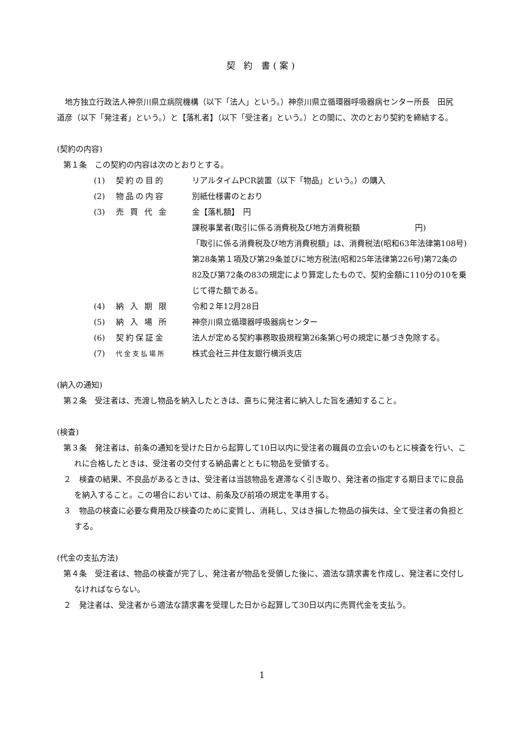契 約 書(案)
地方独立行政法人神奈川県立病院機構（以下「法人」という。）神奈川県立循環器呼吸器病センター所長　田尻　道彦（以下「発注者」という。）と【落札者】（以下「受注者」という。）との間に、次のとおり契約を締結する。
(契約の内容)
第１条　この契約の内容は次のとおりとする。
(1) 契約の目的 リアルタイムPCR装置（以下「物品」という。）の購入
(2) 物品の内容 別紙仕様書のとおり
(3) 売 買 代 金 金【落札額】　円
課税事業者(取引に係る消費税及び地方消費税額　　　　　　　円)
「取引に係る消費税及び地方消費税額」は、消費税法(昭和63年法律第108号)第28条第１項及び第29条並びに地方税法(昭和25年法律第226号)第72条の82及び第72条の83の規定により算定したもので、契約金額に110分の10を乗じて得た額である。
(4) 納 入 期 限 令和２年12月28日
(5) 納 入 場 所 神奈川県立循環器呼吸器病センター
(6) 契約保証金 法人が定める契約事務取扱規程第26条第○号の規定に基づき免除する。
(7) 代金支払場所 株式会社三井住友銀行横浜支店
(納入の通知)
第２条　受注者は、売渡し物品を納入したときは、直ちに発注者に納入した旨を通知すること。
(検査)
第３条　発注者は、前条の通知を受けた日から起算して10日以内に受注者の職員の立会いのもとに検査を行い、これに合格したときは、受注者の交付する納品書とともに物品を受領する。
２　検査の結果、不良品があるときは、受注者は当該物品を遅滞なく引き取り、発注者の指定する期日までに良品を納入すること。この場合においては、前条及び前項の規定を準用する。
３　物品の検査に必要な費用及び検査のために変質し、消耗し、又はき損した物品の損失は、全て受注者の負担とする。
(代金の支払方法)
第４条　受注者は、物品の検査が完了し、発注者が物品を受領した後に、適法な請求書を作成し、発注者に交付しなければならない。
２　発注者は、受注者から適法な請求書を受理した日から起算して30日以内に売買代金を支払う。
1